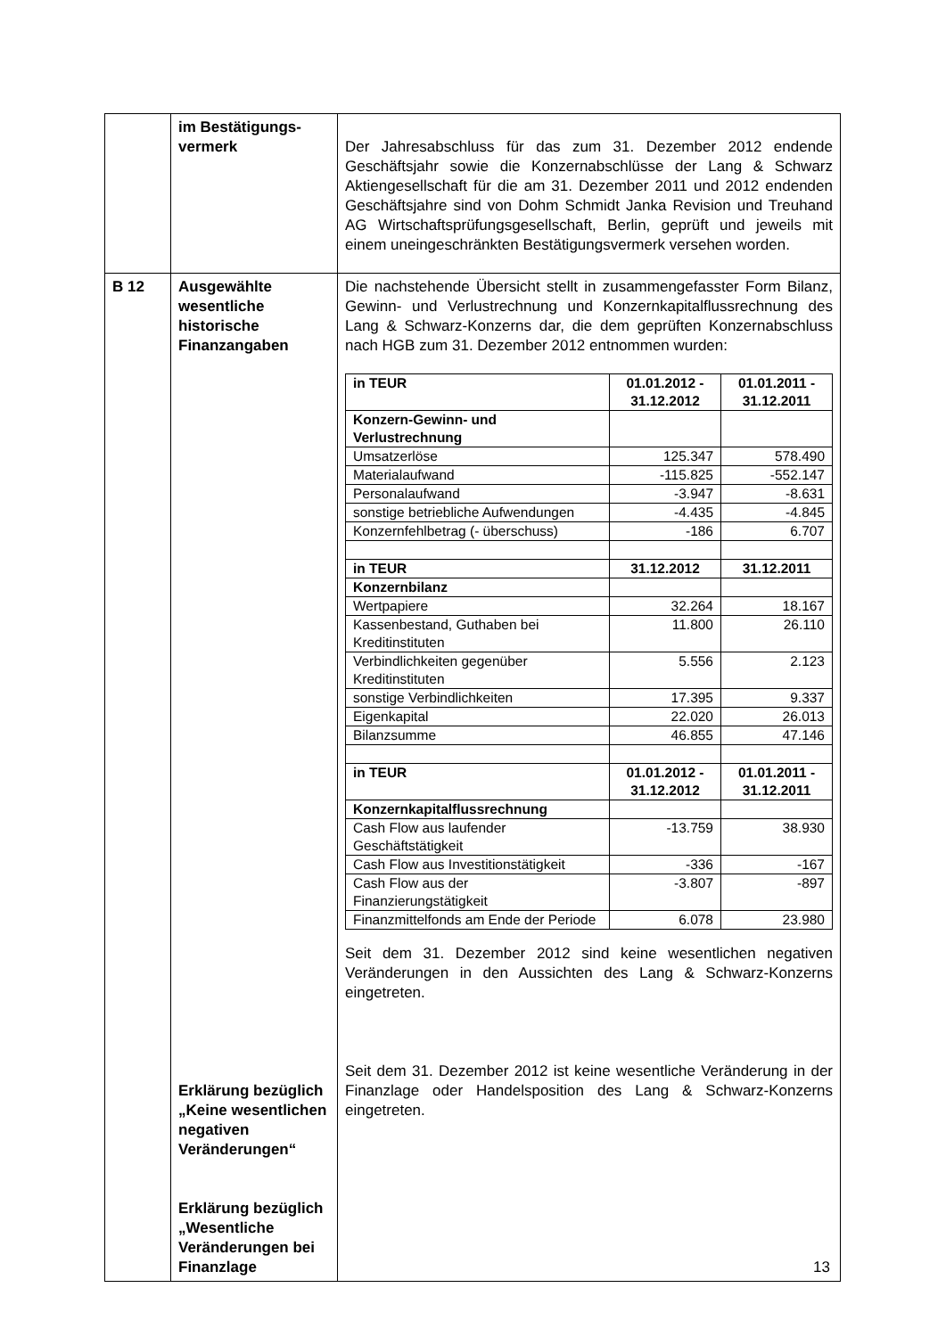| | im Bestätigungs- vermerk | Der Jahresabschluss für das zum 31. Dezember 2012 endende Geschäftsjahr sowie die Konzernabschlüsse der Lang & Schwarz Aktiengesellschaft für die am 31. Dezember 2011 und 2012 endenden Geschäftsjahre sind von Dohm Schmidt Janka Revision und Treuhand AG Wirtschafts­prüfungsgesellschaft, Berlin, geprüft und jeweils mit einem uneingeschränkten Bestätigungsvermerk versehen worden. |
| B 12 | Ausgewählte wesentliche historische Finanzangaben Erklärung bezüglich „Keine wesentlichen negativen Veränderungen“ Erklärung bezüglich „Wesentliche Veränderungen bei Finanzlage | Die nachstehende Übersicht stellt in zusammengefasster Form Bilanz, Gewinn- und Verlustrechnung und Konzernkapitalfluss­rechnung des Lang & Schwarz-Konzerns dar, die dem geprüften Konzernabschluss nach HGB zum 31. Dezember 2012 entnommen wurden: / in TEUR / 01.01.2012 - 31.12.2012 / 01.01.2011 - 31.12.2011 / / --- / --- / --- / / Konzern-Gewinn- und Verlustrechnung / / / / Umsatzerlöse / 125.347 / 578.490 / / Materialaufwand / -115.825 / -552.147 / / Personalaufwand / -3.947 / -8.631 / / sonstige betriebliche Aufwendungen / -4.435 / -4.845 / / Konzernfehlbetrag (- überschuss) / -186 / 6.707 / / in TEUR / 31.12.2012 / 31.12.2011 / / Konzernbilanz / / / / Wertpapiere / 32.264 / 18.167 / / Kassenbestand, Guthaben bei Kreditinstituten / 11.800 / 26.110 / / Verbindlichkeiten gegenüber Kreditinstituten / 5.556 / 2.123 / / sonstige Verbindlichkeiten / 17.395 / 9.337 / / Eigenkapital / 22.020 / 26.013 / / Bilanzsumme / 46.855 / 47.146 / / in TEUR / 01.01.2012 - 31.12.2012 / 01.01.2011 - 31.12.2011 / / Konzernkapitalflussrechnung / / / / Cash Flow aus laufender Geschäftstätigkeit / -13.759 / 38.930 / / Cash Flow aus Investitionstätigkeit / -336 / -167 / / Cash Flow aus der Finanzierungstätigkeit / -3.807 / -897 / / Finanzmittelfonds am Ende der Periode / 6.078 / 23.980 / Seit dem 31. Dezember 2012 sind keine wesentlichen negativen Veränderungen in den Aussichten des Lang & Schwarz-Konzerns eingetreten. Seit dem 31. Dezember 2012 ist keine wesentliche Veränderung in der Finanzlage oder Handelsposition des Lang & Schwarz-Konzerns eingetreten. |
13